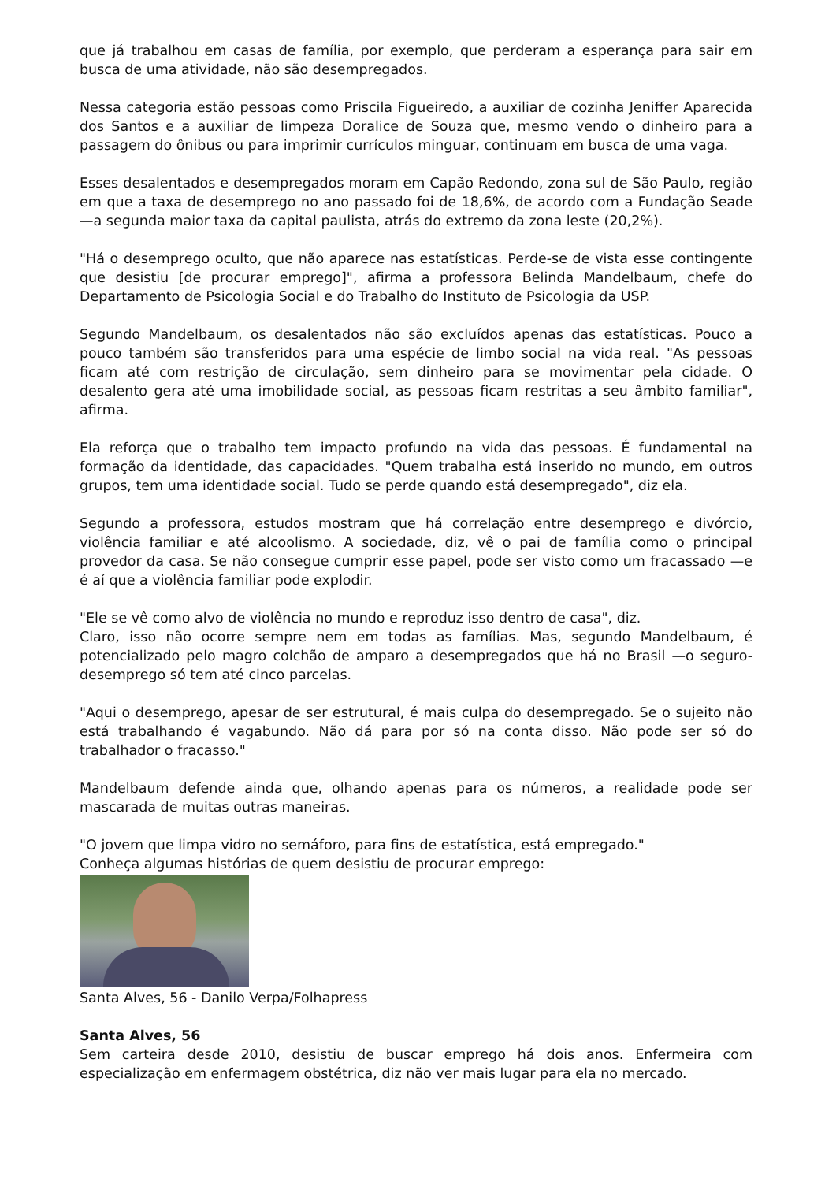que já trabalhou em casas de família, por exemplo, que perderam a esperança para sair em busca de uma atividade, não são desempregados.
Nessa categoria estão pessoas como Priscila Figueiredo, a auxiliar de cozinha Jeniffer Aparecida dos Santos e a auxiliar de limpeza Doralice de Souza que, mesmo vendo o dinheiro para a passagem do ônibus ou para imprimir currículos minguar, continuam em busca de uma vaga.
Esses desalentados e desempregados moram em Capão Redondo, zona sul de São Paulo, região em que a taxa de desemprego no ano passado foi de 18,6%, de acordo com a Fundação Seade —a segunda maior taxa da capital paulista, atrás do extremo da zona leste (20,2%).
"Há o desemprego oculto, que não aparece nas estatísticas. Perde-se de vista esse contingente que desistiu [de procurar emprego]", afirma a professora Belinda Mandelbaum, chefe do Departamento de Psicologia Social e do Trabalho do Instituto de Psicologia da USP.
Segundo Mandelbaum, os desalentados não são excluídos apenas das estatísticas. Pouco a pouco também são transferidos para uma espécie de limbo social na vida real. "As pessoas ficam até com restrição de circulação, sem dinheiro para se movimentar pela cidade. O desalento gera até uma imobilidade social, as pessoas ficam restritas a seu âmbito familiar", afirma.
Ela reforça que o trabalho tem impacto profundo na vida das pessoas. É fundamental na formação da identidade, das capacidades. "Quem trabalha está inserido no mundo, em outros grupos, tem uma identidade social. Tudo se perde quando está desempregado", diz ela.
Segundo a professora, estudos mostram que há correlação entre desemprego e divórcio, violência familiar e até alcoolismo. A sociedade, diz, vê o pai de família como o principal provedor da casa. Se não consegue cumprir esse papel, pode ser visto como um fracassado —e é aí que a violência familiar pode explodir.
"Ele se vê como alvo de violência no mundo e reproduz isso dentro de casa", diz.
Claro, isso não ocorre sempre nem em todas as famílias. Mas, segundo Mandelbaum, é potencializado pelo magro colchão de amparo a desempregados que há no Brasil —o seguro-desemprego só tem até cinco parcelas.
"Aqui o desemprego, apesar de ser estrutural, é mais culpa do desempregado. Se o sujeito não está trabalhando é vagabundo. Não dá para por só na conta disso. Não pode ser só do trabalhador o fracasso."
Mandelbaum defende ainda que, olhando apenas para os números, a realidade pode ser mascarada de muitas outras maneiras.
"O jovem que limpa vidro no semáforo, para fins de estatística, está empregado."
Conheça algumas histórias de quem desistiu de procurar emprego:
Santa Alves, 56 - Danilo Verpa/Folhapress
Santa Alves, 56
Sem carteira desde 2010, desistiu de buscar emprego há dois anos. Enfermeira com especialização em enfermagem obstétrica, diz não ver mais lugar para ela no mercado.